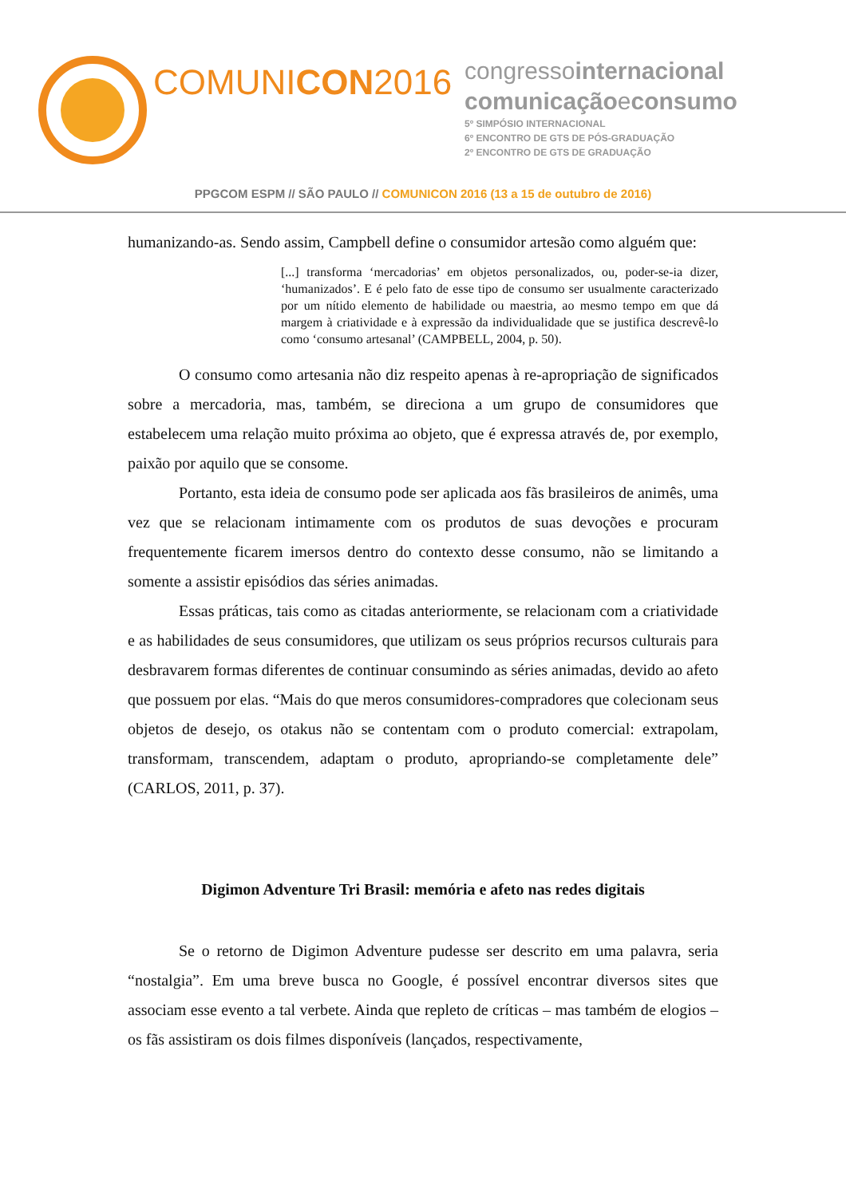COMUNICON2016
congressointernacional
comunicaçãoeconsumo
5º SIMPÓSIO INTERNACIONAL
6º ENCONTRO DE GTS DE PÓS-GRADUAÇÃO
2º ENCONTRO DE GTS DE GRADUAÇÃO
PPGCOM ESPM // SÃO PAULO // COMUNICON 2016 (13 a 15 de outubro de 2016)
humanizando-as. Sendo assim, Campbell define o consumidor artesão como alguém que:
[...] transforma ‘mercadorias’ em objetos personalizados, ou, poder-se-ia dizer, ‘humanizados’. E é pelo fato de esse tipo de consumo ser usualmente caracterizado por um nítido elemento de habilidade ou maestria, ao mesmo tempo em que dá margem à criatividade e à expressão da individualidade que se justifica descrevê-lo como ‘consumo artesanal’ (CAMPBELL, 2004, p. 50).
O consumo como artesania não diz respeito apenas à re-apropriação de significados sobre a mercadoria, mas, também, se direciona a um grupo de consumidores que estabelecem uma relação muito próxima ao objeto, que é expressa através de, por exemplo, paixão por aquilo que se consome.
Portanto, esta ideia de consumo pode ser aplicada aos fãs brasileiros de animês, uma vez que se relacionam intimamente com os produtos de suas devoções e procuram frequentemente ficarem imersos dentro do contexto desse consumo, não se limitando a somente a assistir episódios das séries animadas.
Essas práticas, tais como as citadas anteriormente, se relacionam com a criatividade e as habilidades de seus consumidores, que utilizam os seus próprios recursos culturais para desbravarem formas diferentes de continuar consumindo as séries animadas, devido ao afeto que possuem por elas. “Mais do que meros consumidores-compradores que colecionam seus objetos de desejo, os otakus não se contentam com o produto comercial: extrapolam, transformam, transcendem, adaptam o produto, apropriando-se completamente dele” (CARLOS, 2011, p. 37).
Digimon Adventure Tri Brasil: memória e afeto nas redes digitais
Se o retorno de Digimon Adventure pudesse ser descrito em uma palavra, seria “nostalgia”. Em uma breve busca no Google, é possível encontrar diversos sites que associam esse evento a tal verbete. Ainda que repleto de críticas – mas também de elogios – os fãs assistiram os dois filmes disponíveis (lançados, respectivamente,